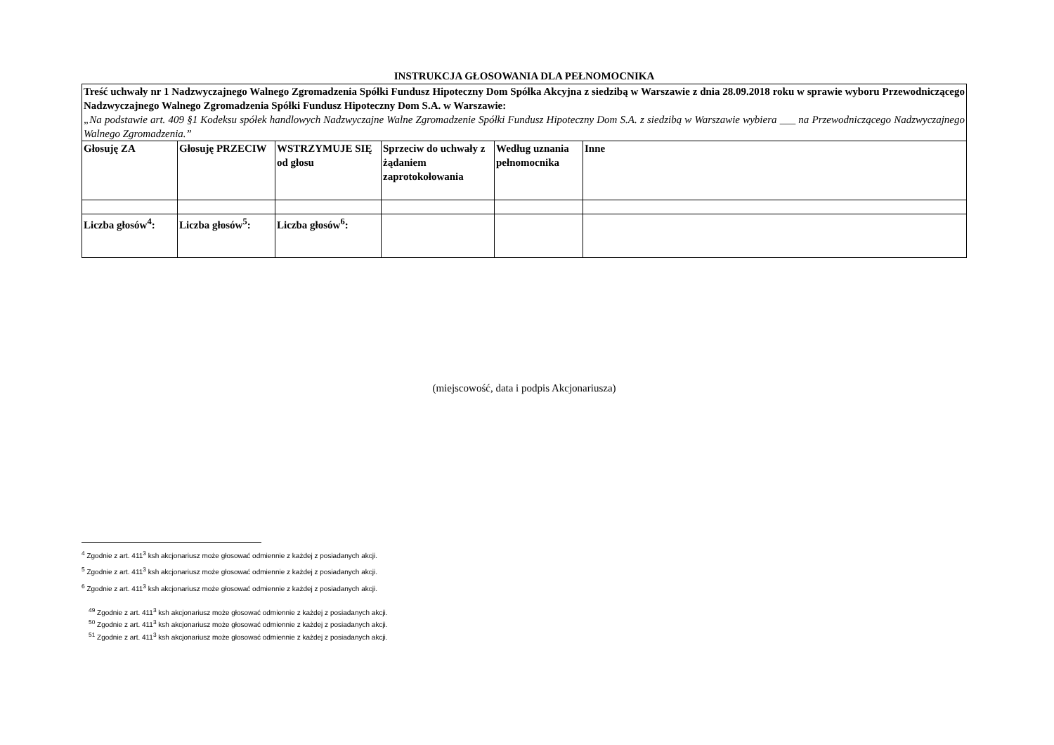INSTRUKCJA GŁOSOWANIA DLA PEŁNOMOCNIKA
| Treść uchwały nr 1 Nadzwyczajnego Walnego Zgromadzenia Spółki Fundusz Hipoteczny Dom Spółka Akcyjna z siedzibą w Warszawie z dnia 28.09.2018 roku w sprawie wyboru Przewodniczącego Nadzwyczajnego Walnego Zgromadzenia Spółki Fundusz Hipoteczny Dom S.A. w Warszawie: „Na podstawie art. 409 §1 Kodeksu spółek handlowych Nadzwyczajne Walne Zgromadzenie Spółki Fundusz Hipoteczny Dom S.A. z siedzibą w Warszawie wybiera ___ na Przewodniczącego Nadzwyczajnego Walnego Zgromadzenia.” | | | | | |
| Głosuję ZA | Głosuję PRZECIW | WSTRZYMUJE SIĘ od głosu | Sprzeciw do uchwały z żądaniem zaprotokołowania | Według uznania pełnomocnika | Inne |
| Liczba głosów<sup>4</sup>: | Liczba głosów<sup>5</sup>: | Liczba głosów<sup>6</sup>: | | | |
(miejscowość, data i podpis Akcjonariusza)
<sup>4</sup> Zgodnie z art. 411<sup>3</sup> ksh akcjonariusz może głosować odmiennie z każdej z posiadanych akcji.
<sup>5</sup> Zgodnie z art. 411<sup>3</sup> ksh akcjonariusz może głosować odmiennie z każdej z posiadanych akcji.
<sup>6</sup> Zgodnie z art. 411<sup>3</sup> ksh akcjonariusz może głosować odmiennie z każdej z posiadanych akcji.
<sup>49</sup> Zgodnie z art. 411<sup>3</sup> ksh akcjonariusz może głosować odmiennie z każdej z posiadanych akcji.
<sup>50</sup> Zgodnie z art. 411<sup>3</sup> ksh akcjonariusz może głosować odmiennie z każdej z posiadanych akcji.
<sup>51</sup> Zgodnie z art. 411<sup>3</sup> ksh akcjonariusz może głosować odmiennie z każdej z posiadanych akcji.